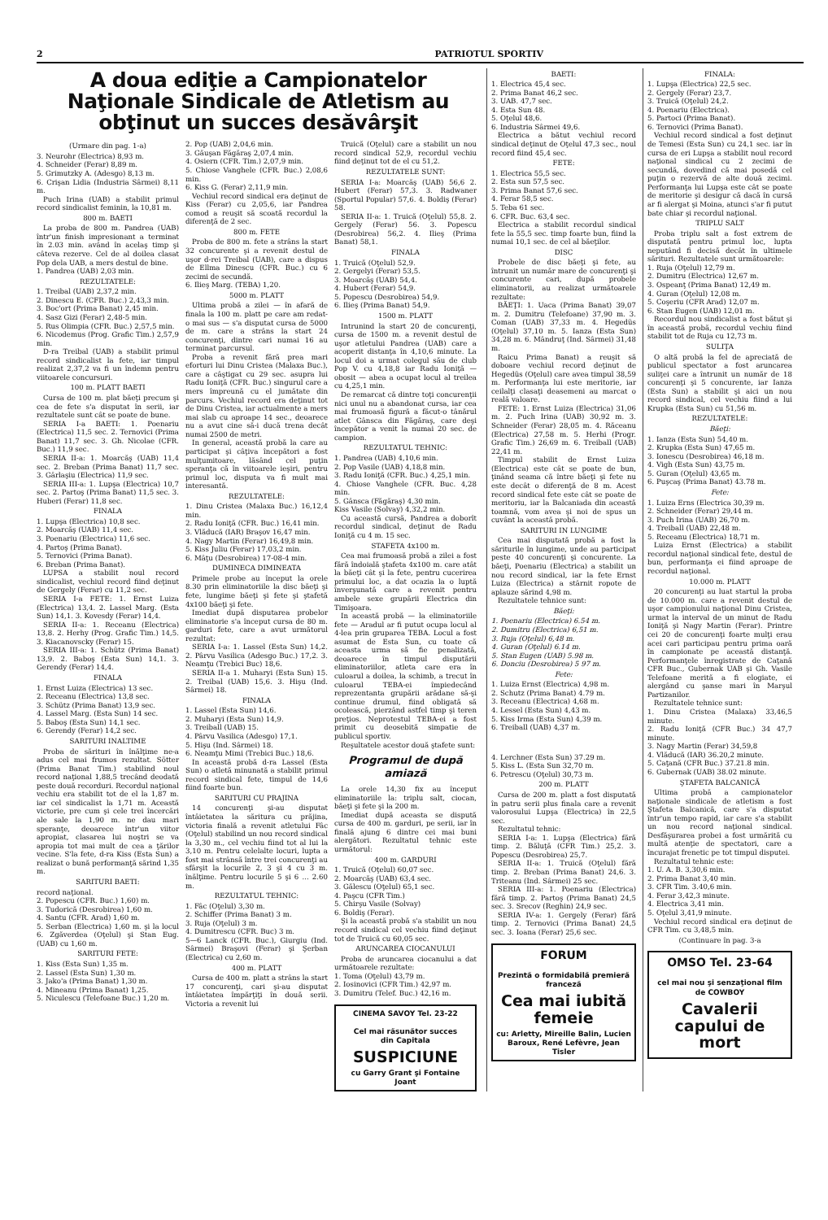2 PATRIOTUL SPORTIV
A doua ediţie a Campionatelor Naţionale Sindicale de Atletism au obţinut un succes desăvârşit
(Urmare din pag. 1-a)
3. Neurohr (Electrica) 8,93 m.
4. Schneider (Ferar) 8,89 m.
5. Grimutzky A. (Adesgo) 8,13 m.
6. Crişan Lidia (Industria Sârmei) 8,11 m.
Puch Irina (UAB) a stabilit primul record sindicalist feminin, la 10,81 m.
800 m. BAETI
La proba de 800 m. Pandrea (UAB) într'un finish impresionant a terminat în 2.03 min. având în acelaş timp şi câteva rezerve. Cel de al doilea clasat Pop dela UAB, a mers destul de bine.
1. Pandrea (UAB) 2,03 min.
REZULTATELE:
1. Treibal (UAB) 2,37,2 min.
2. Dinescu E. (CFR. Buc.) 2,43,3 min.
3. Boc'ort (Prima Banat) 2,45 min.
4. Sasz Gizi (Ferar) 2,48-5 min.
5. Rus Olimpia (CFR. Buc.) 2,57,5 min.
6. Nicodemus (Prog. Grafic Tim.) 2,57,9 min.
D-ra Treibal (UAB) a stabilit primul record sindicalist la fete, iar timpul realizat 2,37,2 va fi un îndemn pentru viitoarele concursuri.
100 m. PLATT BAETI
Cursa de 100 m. plat băeţi precum şi cea de fete s'a disputat în serii, iar rezultatele sunt cât se poate de bune.
SERIA I-a BAETI: 1. Poenariu (Electrica) 11,5 sec. 2. Ternovici (Prima Banat) 11,7 sec. 3. Gh. Nicolae (CFR. Buc.) 11,9 sec.
SERIA II-a: 1. Moarcăş (UAB) 11,4 sec. 2. Breban (Prima Banat) 11,7 sec. 3. Gârlaşiu (Electrica) 11,9 sec.
SERIA III-a: 1. Lupşa (Electrica) 10,7 sec. 2. Partoş (Prima Banat) 11,5 sec. 3. Huberi (Ferar) 11,8 sec.
FINALA
1. Lupşa (Electrica) 10,8 sec.
2. Moarcăş (UAB) 11,4 sec.
3. Poenariu (Electrica) 11,6 sec.
4. Partoş (Prima Banat).
5. Ternovici (Prima Banat).
6. Breban (Prima Banat).
LUPSA a stabilit noul record sindicalist, vechiul record fiind deţinut de Gergely (Ferar) cu 11,2 sec.
SERIA I-a FETE: 1. Ernst Luiza (Electrica) 13,4. 2. Lassel Marg. (Esta Sun) 14,1. 3. Kovesdy (Ferar) 14,4.
SERIA II-a: 1. Receanu (Electrica) 13,8. 2. Herhy (Prog. Grafic Tim.) 14,5. 3. Kiacanovscky (Ferar) 15.
SERIA III-a: 1. Schütz (Prima Banat) 13,9. 2. Baboş (Esta Sun) 14,1. 3. Gerendy (Ferar) 14,4.
FINALA
1. Ernst Luiza (Electrica) 13 sec.
2. Receanu (Electrica) 13,8 sec.
3. Schütz (Prima Banat) 13,9 sec.
4. Lassel Marg. (Esta Sun) 14 sec.
5. Baboş (Esta Sun) 14,1 sec.
6. Gerendy (Ferar) 14,2 sec.
SARITURI INALTIME
Proba de sărituri în înălţime ne-a adus cel mai frumos rezultat. Sötter (Prima Banat Tim.) stabilind noul record naţional 1,88,5 trecând deodată peste două recorduri. Recordul naţional vechiu era stabilit tot de el la 1,87 m. iar cel sindicalist la 1,71 m. Această victorie, pre cum şi cele trei încercări ale sale la 1,90 m. ne dau mari speranţe, deoarece într'un viitor apropiat, clasarea lui noştri se va apropia tot mai mult de cea a ţărilor vecine. S'la fete, d-ra Kiss (Esta Sun) a realizat o bună performanţă sărind 1,35 m.
SARITURI BAETI:
record naţional.
2. Popescu (CFR. Buc.) 1,60) m.
3. Tudorică (Desrobirea) 1,60 m.
4. Santu (CFR. Arad) 1,60 m.
5. Serban (Electrica) 1,60 m. şi la locul 6. Zgăverdea (Oţelul) şi Stan Eug. (UAB) cu 1,60 m.
SARITURI FETE:
1. Kiss (Esta Sun) 1,35 m.
2. Lassel (Esta Sun) 1,30 m.
3. Jako'a (Prima Banat) 1,30 m.
4. Mineanu (Prima Banat) 1,25.
5. Niculescu (Telefoane Buc.) 1,20 m.
2. Pop (UAB) 2,04,6 min.
3. Găuşan Făgăraş 2,07,4 min.
4. Osiern (CFR. Tim.) 2,07,9 min.
5. Chiose Vanghele (CFR. Buc.) 2,08,6 min.
6. Kiss G. (Ferar) 2,11,9 min.
Vechiul record sindical era deţinut de Kiss (Ferar) cu 2,05,6, iar Pandrea comod a reuşit să scoată recordul la diferenţă de 2 sec.
800 m. FETE
Proba de 800 m. fete a strâns la start 32 concurente şi a revenit destul de uşor d-rei Treibal (UAB), care a dispus de Ellma Dinescu (CFR. Buc.) cu 6 zecimi de secundă.
6. Ilieş Marg. (TEBA) 1,20.
5000 m. PLATT
Ultima probă a zilei — în afară de finala la 100 m. platt pe care am redat-o mai sus — s'a disputat cursa de 5000 de m. care a strâns la start 24 concurenţi, dintre cari numai 16 au terminat parcursul.
Proba a revenit fără prea mari eforturi lui Dinu Cristea (Malaxa Buc.), care a câştigat cu 29 sec. asupra lui Radu Ioniţă (CFR. Buc.) singurul care a mers împreună cu el jumătate din parcurs. Vechiul record era deţinut tot de Dinu Cristea, iar actualmente a mers mai slab cu aproape 14 sec., deoarece nu a avut cine să-i ducă trena decât numai 2500 de metri.
In general, această probă la care au participat şi câţiva începători a fost mulţumitoare, lăsând cel puţin speranţa că în viitoarele ieşiri, pentru primul loc, disputa va fi mult mai interesantă.
REZULTATELE:
1. Dinu Cristea (Malaxa Buc.) 16,12,4 min.
2. Radu Ioniţă (CFR. Buc.) 16,41 min.
3. Vlăducă (IAR) Braşov 16,47 min.
4. Nagy Martin (Ferar) 16,49,8 min.
5. Kiss Juliu (Ferar) 17,03,2 min.
6. Mâţu (Desrobirea) 17-08-4 min.
DUMINECA DIMINEATA
Primele probe au început la orele 8.30 prin eliminatoriile la disc băeţi şi fete, lungime băeţi şi fete şi ştafetă 4x100 băeţi şi fete.
Imediat după disputarea probelor eliminatorie s'a început cursa de 80 m. garduri fete, care a avut următorul rezultat:
SERIA I-a: 1. Lassel (Esta Sun) 14,2. 2. Pârvu Vasilica (Adesgo Buc.) 17,2. 3. Neamţu (Trebici Buc) 18,6.
SERIA II-a 1. Muharyi (Esta Sun) 15. 2. Treibal (UAB) 15,6. 3. Hişu (Ind. Sârmei) 18.
FINALA
1. Lassel (Esta Sun) 14,6.
2. Muharyi (Esta Sun) 14,9.
3. Treiball (UAB) 15.
4. Pârvu Vasilica (Adesgo) 17,1.
5. Hişu (Ind. Sârmei) 18.
6. Neamţu Mimi (Trebici Buc.) 18,6.
In această probă d-ra Lassel (Esta Sun) o atletă minunată a stabilit primul record sindical fete, timpul de 14,6 fiind foarte bun.
SARITURI CU PRAJINA
14 concurenţi şi-au disputat întâietatea la săritura cu prăjina, victoria finală a revenit atletului Fâc (Oţelul) stabilind un nou record sindical la 3,30 m., cel vechiu fiind tot al lui la 3,10 m. Pentru celelalte locuri, lupta a fost mai strânsă între trei concurenţi au sfârşit la locurile 2, 3 şi 4 cu 3 m. înălţime. Pentru locurile 5 şi 6 ... 2.60 m.
REZULTATUL TEHNIC:
1. Fâc (Oţelul) 3,30 m.
2. Schiffer (Prima Banat) 3 m.
3. Ruja (Oţelul) 3 m.
4. Dumitrescu (CFR. Buc) 3 m.
5—6 Lanck (CFR. Buc.), Giurgiu (Ind. Sârmei) Braşovi (Ferar) şi Şerban (Electrica) cu 2,60 m.
400 m. PLATT
Cursa de 400 m. platt a strâns la start 17 concurenţi, cari şi-au disputat întâietatea împărţiţi în două serii. Victoria a revenit lui
Truică (Oţelul) care a stabilit un nou record sindical 52,9, recordul vechiu fiind deţinut tot de el cu 51,2.
REZULTATELE SUNT:
SERIA I-a: Moarcăş (UAB) 56,6 2. Hubert (Ferar) 57,3. 3. Radwaner (Sportul Popular) 57,6. 4. Boldiş (Ferar) 58.
SERIA II-a: 1. Truică (Oţelul) 55,8. 2. Gergely (Ferar) 56. 3. Popescu (Desrobirea) 56,2. 4. Ilieş (Prima Banat) 58,1.
FINALA
1. Truică (Oţelul) 52,9.
2. Gergelyi (Ferar) 53,5.
3. Moarcăş (UAB) 54,4.
4. Hubert (Ferar) 54,9.
5. Popescu (Desrobirea) 54,9.
6. Ilieş (Prima Banat) 54,9.
1500 m. PLATT
Intrunind la start 20 de concurenţi, cursa de 1500 m. a revenit destul de uşor atletului Pandrea (UAB) care a acoperit distanţa în 4,10,6 minute. La locul doi a urmat colegul său de club Pop V. cu 4,18,8 iar Radu Ioniţă — obosit — abea a ocupat locul al treilea cu 4,25,1 min.
De remarcat că dintre toţi concurenţii nici unul nu a abandonat cursa, iar cea mai frumoasă figură a făcut-o tânărul atlet Gânsca din Făgăraş, care deşi începător a venit la numai 20 sec. de campion.
REZULTATUL TEHNIC:
1. Pandrea (UAB) 4,10,6 min.
2. Pop Vasile (UAB) 4,18,8 min.
3. Radu Ioniţă (CFR. Buc.) 4,25,1 min.
4. Chiose Vanghele (CFR. Buc. 4,28 min.
5. Gânsca (Făgăraş) 4,30 min.
Kiss Vasile (Solvay) 4,32,2 min.
Cu această cursă, Pandrea a doborît recordul sindical, deţinut de Radu Ioniţă cu 4 m. 15 sec.
STAFETA 4x100 m.
Cea mai frumoasă probă a zilei a fost fără îndoială ştafeta 4x100 m. care atât la băeţi cât şi la fete, pentru cucerirea primului loc, a dat ocazia la o luptă înverşunată care a revenit pentru ambele sexe grupării Electrica din Timişoara.
In această probă — la eliminatoriile fete — Aradul ar fi putut ocupa locul al 4-lea prin gruparea TEBA. Locul a fost asumat de Esta Sun, cu toate că aceasta urma să fie penalizată, deoarece în timpul disputării eliminatoriilor, atleta care era în culoarul a doilea, la schimb, a trecut în culoarul TEBA-ei împiedecând reprezentanta grupării arădane să-şi continue drumul, fiind obligată să ocolească, pierzând astfel timp şi teren preţios. Neprotestul TEBA-ei a fost primit cu deosebită simpatie de publicul sportiv.
Reşultatele acestor două ştafete sunt:
Programul de după amiază
La orele 14,30 fix au început eliminatoriile la: triplu salt, ciocan, băeţi şi fete şi la 200 m.
Imediat după aceasta se dispută cursa de 400 m. garduri, pe serii, iar în finală ajung 6 dintre cei mai buni alergători. Rezultatul tehnic este următorul:
400 m. GARDURI
1. Truică (Oţelul) 60,07 sec.
2. Moarcăş (UAB) 63,4 sec.
3. Gălescu (Oţelul) 65,1 sec.
4. Paşcu (CFR Tim.)
5. Chirşu Vasile (Solvay)
6. Boldiş (Ferar).
Şi la această probă s'a stabilit un nou record sindical cel vechiu fiind deţinut tot de Truică cu 60,05 sec.
ARUNCAREA CIOCANULUI
Proba de aruncarea ciocanului a dat următoarele rezultate:
1. Toma (Oţelul) 43,79 m.
2. Iosinovici (CFR Tim.) 42,97 m.
3. Dumitru (Telef. Buc.) 42,16 m.
CINEMA SAVOY Tel. 23-22
Cel mai răsunător succes
din Capitala
SUSPICIUNE
cu Garry Grant şi Fontaine Joant
BAETI:
1. Electrica 45,4 sec.
2. Prima Banat 46,2 sec.
3. UAB. 47,7 sec.
4. Esta Sun 48.
5. Oţelul 48,6.
6. Industria Sârmei 49,6.
Electrica a bătut vechiul record sindical deţinut de Oţelul 47,3 sec., noul record fiind 45,4 sec.
FETE:
1. Electrica 55,5 sec.
2. Esta sun 57,5 sec.
3. Prima Banat 57,6 sec.
4. Ferar 58,5 sec.
5. Teba 61 sec.
6. CFR. Buc. 63,4 sec.
Electrica a stabilit recordul sindical fete la 55,5 sec. timp foarte bun, fiind la numai 10,1 sec. de cel al băeţilor.
DISC
Probele de disc băeţi şi fete, au întrunit un număr mare de concurenţi şi concurente cari, după probele eliminatorii, au realizat următoarele rezultate:
BĂEŢI: 1. Uaca (Prima Banat) 39,07 m. 2. Dumitru (Telefoane) 37,90 m. 3. Coman (UAB) 37,33 m. 4. Hegedüs (Oţelul) 37,10 m. 5. Ianza (Esta Sun) 34,28 m. 6. Mândruţ (Ind. Sârmei) 31,48 m.
Raicu Prima Banat) a reuşit să doboare vechiul record deţinut de Hegedüs (Oţelul) care avea timpul 38,59 m. Performanţa lui este meritorie, iar ceilalţi clasaţi deasemeni au marcat o reală valoare.
FETE: 1. Ernst Luiza (Electrica) 31,06 m. 2. Puch Irina (UAB) 30,92 m. 3. Schneider (Ferar) 28,05 m. 4. Răceanu (Electrica) 27,58 m. 5. Herhi (Progr. Grafic Tim.) 26,69 m. 6. Treiball (UAB) 22,41 m.
Timpul stabilit de Ernst Luiza (Electrica) este cât se poate de bun, ţinând seama că între băeţi şi fete nu este decât o diferenţă de 8 m. Acest record sindical fete este cât se poate de meritoriu, iar la Balcaniada din această toamnă, vom avea şi noi de spus un cuvânt la această probă.
SARITURI IN LUNGIME
Cea mai disputată probă a fost la săriturile în lungime, unde au participat peste 40 concurenţi şi concurente. La băeţi, Poenariu (Electrica) a stabilit un nou record sindical, iar la fete Ernst Luiza (Electrica) a stârnit ropote de aplauze sărind 4,98 m.
Rezultatele tehnice sunt:
Băeţi:
1. Poenariu (Electrica) 6.54 m.
2. Dumitru (Electrica) 6,51 m.
3. Ruja (Oţelul) 6,48 m.
4. Guran (Oţelul) 6.14 m.
5. Stan Eugen (UAB) 5.98 m.
6. Donciu (Desrobirea) 5 97 m.
Fete:
1. Luiza Ernst (Electrica) 4,98 m.
2. Schutz (Prima Banat) 4.79 m.
3. Receanu (Electrica) 4,68 m.
4. Lessel (Esta Sun) 4,43 m.
5. Kiss Irma (Esta Sun) 4,39 m.
6. Treiball (UAB) 4,37 m.
4. Lerchner (Esta Sun) 37.29 m.
5. Kiss L. (Esta Sun 32,70 m.
6. Petrescu (Oţelul) 30,73 m.
200 m. PLATT
Cursa de 200 m. platt a fost disputată în patru serii plus finala care a revenit valorosului Lupşa (Electrica) în 22,5 sec.
Rezultatul tehnic:
SERIA I-a: 1. Lupşa (Electrica) fără timp. 2. Băluţă (CFR Tim.) 25,2. 3. Popescu (Desrobirea) 25,7.
SERIA II-a: 1. Truică (Oţelul) fără timp. 2. Breban (Prima Banat) 24,6. 3. Triteanu (Ind. Sârmei) 25 sec.
SERIA III-a: 1. Poenariu (Electrica) fără timp. 2. Partoş (Prima Banat) 24,5 sec. 3. Srecov (Reghin) 24,9 sec.
SERIA IV-a: 1. Gergely (Ferar) fără timp. 2. Ternovici (Prima Banat) 24,5 sec. 3. Ioana (Ferar) 25,6 sec.
FORUM
Prezintă o formidabilă premieră franceză
Cea mai iubită femeie
cu: Arletty, Mireille Balin, Lucien Baroux, René Lefèvre, Jean Tisler
FINALA:
1. Lupşa (Electrica) 22,5 sec.
2. Gergely (Ferar) 23,7.
3. Truică (Oţelul) 24,2.
4. Poenariu (Electrica).
5. Partoci (Prima Banat).
6. Ternovici (Prima Banat).
Vechiul record sindical a fost deţinut de Temesi (Esta Sun) cu 24,1 sec. iar în cursa de eri Lupşa a stabilit noul record naţional sindical cu 2 zecimi de secundă, dovedind că mai posedă cel puţin o rezervă de alte două zecimi. Performanţa lui Lupşa este cât se poate de meritorie şi desigur că dacă în cursă ar fi alergat şi Moina, atunci s'ar fi putut bate chiar şi recordul naţional.
TRIPLU SALT
Proba triplu salt a fost extrem de disputată pentru primul loc, lupta neputând fi decisă decât în ultimele sărituri. Rezultatele sunt următoarele:
1. Ruja (Oţelul) 12,79 m.
2. Dumitru (Electrica) 12,67 m.
3. Ospeanţ (Prima Banat) 12,49 m.
4. Guran (Oţelul) 12,08 m.
5. Coşeriu (CFR Arad) 12,07 m.
6. Stan Eugen (UAB) 12,01 m.
Recordul nou sindicalist a fost bătut şi în această probă, recordul vechiu fiind stabilit tot de Ruja cu 12,73 m.
SULIŢA
O altă probă la fel de apreciată de publicul spectator a fost aruncarea suliţei care a întrunit un număr de 18 concurenţi şi 5 concurente, iar Ianza (Esta Sun) a stabilit şi aici un nou record sindical, cel vechiu fiind a lui Krupka (Esta Sun) cu 51,56 m.
REZULTATELE:
Băeţi:
1. Ianza (Esta Sun) 54,40 m.
2. Krupka (Esta Sun) 47,65 m.
3. Ionescu (Desrobirea) 46,18 m.
4. Vigh (Esta Sun) 43,75 m.
5. Guran (Oţelul) 43,65 m.
6. Puşcaş (Prima Banat) 43.78 m.
Fete:
1. Luiza Erns (Electrica 30,39 m.
2. Schneider (Ferar) 29,44 m.
3. Puch Irina (UAB) 26,70 m.
4. Treiball (UAB) 22,48 m.
5. Receanu (Electrica) 18,71 m.
Luiza Ernst (Electrica) a stabilit recordul naţional sindical fete, destul de bun, performanţa ei fiind aproape de recordul naţional.
10.000 m. PLATT
20 concurenţi au luat startul la proba de 10.000 m. care a revenit destul de uşor campionului naţional Dinu Cristea, urmat la interval de un minut de Radu Ioniţă şi Nagy Martin (Ferar). Printre cei 20 de concurenţi foarte mulţi erau acei cari participau pentru prima oară în campionate pe această distanţă. Performanţele înregistrate de Caţană CFR Buc., Gubernak UAB şi Gh. Vasile Telefoane merită a fi elogiate, ei alergând cu şanse mari în Marşul Partizanilor.
Rezultatele tehnice sunt:
1. Dinu Cristea (Malaxa) 33,46,5 minute.
2. Radu Ioniţă (CFR Buc.) 34 47,7 minute.
3. Nagy Martin (Ferar) 34,59,8
4. Vlăducă (IAR) 36.20,2 minute.
5. Caţană (CFR Buc.) 37.21.8 min.
6. Gubernak (UAB) 38.02 minute.
ŞTAFETA BALCANICĂ
Ultima probă a campionatelor naţionale sindicale de atletism a fost Ştafeta Balcanică, care s'a disputat într'un tempo rapid, iar care s'a stabilit un nou record naţional sindical. Desfăşurarea probei a fost urmărită cu multă atenţie de spectatori, care a încurajat frenetic pe tot timpul disputei.
Rezultatul tehnic este:
1. U. A. B. 3,30,6 min.
2. Prima Banat 3,40 min.
3. CFR Tim. 3.40,6 min.
4. Ferar 3,42,3 minute.
4. Electrica 3,41 min.
5. Oţelul 3,41,9 minute.
Vechiul record sindical era deţinut de CFR Tim. cu 3,48,5 min.
(Continuare în pag. 3-a
OMSO Tel. 23-64
cel mai nou şi senzaţional film de COWBOY
Cavalerii capului de mort